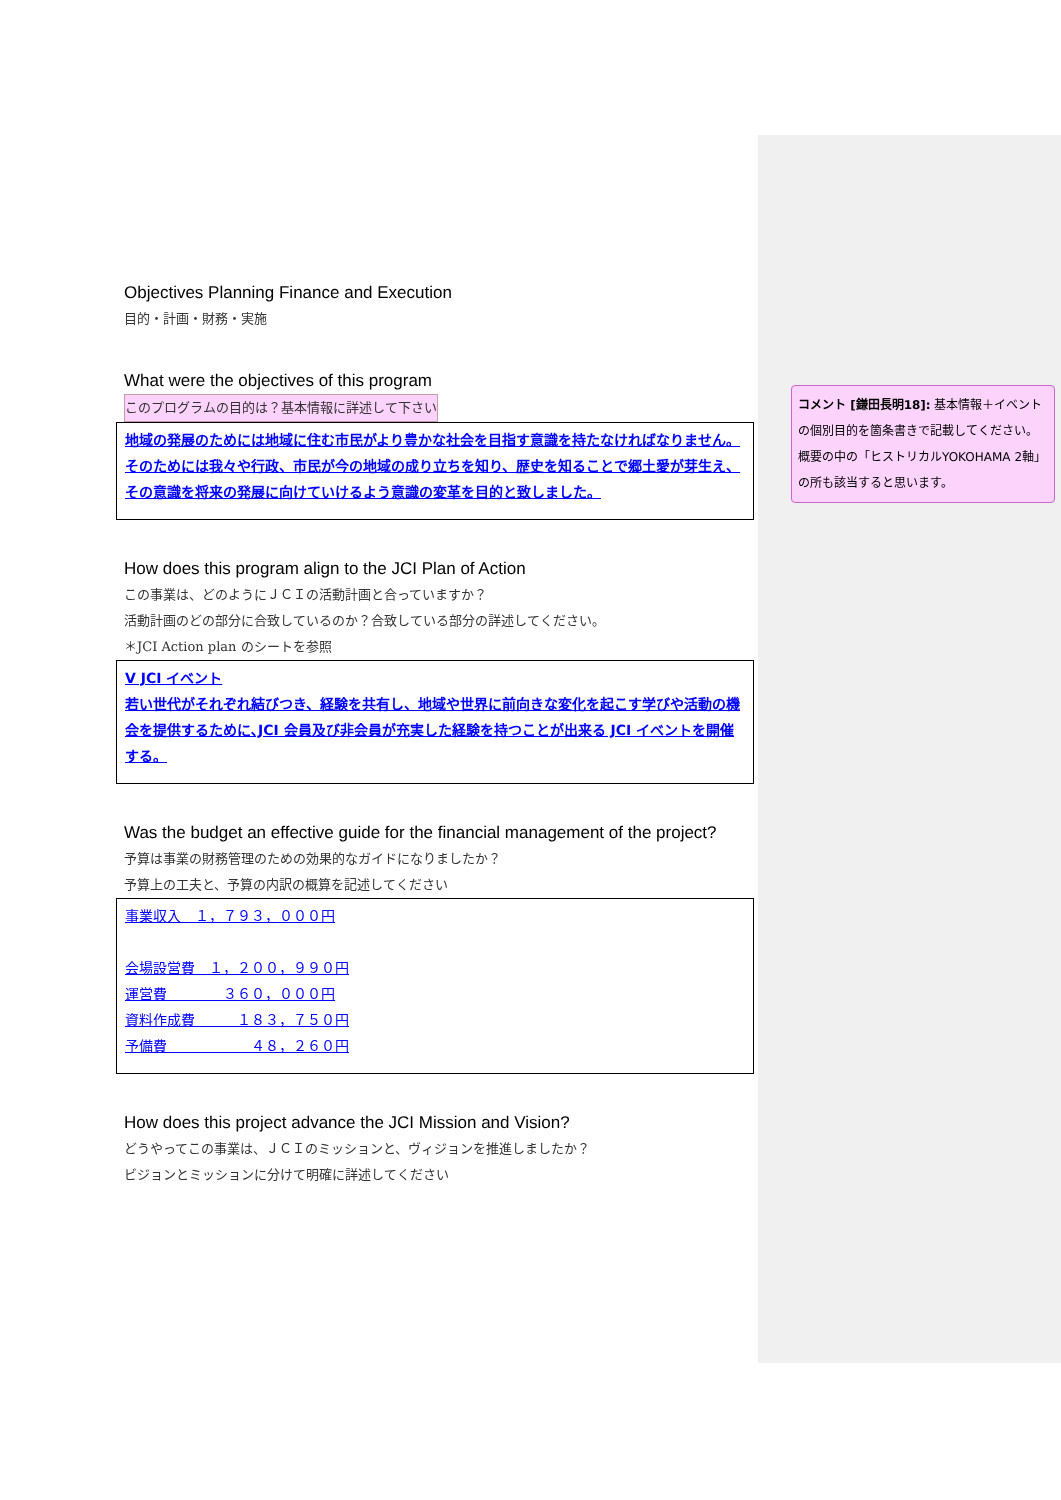Objectives Planning Finance and Execution
目的・計画・財務・実施
What were the objectives of this program
このプログラムの目的は？基本情報に詳述して下さい
地域の発展のためには地域に住む市民がより豊かな社会を目指す意識を持たなければなりません。
そのためには我々や行政、市民が今の地域の成り立ちを知り、歴史を知ることで郷土愛が芽生え、その意識を将来の発展に向けていけるよう意識の変革を目的と致しました。
How does this program align to the JCI Plan of Action
この事業は、どのようにＪＣＩの活動計画と合っていますか？
活動計画のどの部分に合致しているのか？合致している部分の詳述してください。
＊JCI Action plan のシートを参照
Ⅴ JCI イベント
若い世代がそれぞれ結びつき、経験を共有し、地域や世界に前向きな変化を起こす学びや活動の機会を提供するために､JCI 会員及び非会員が充実した経験を持つことが出来る JCI イベントを開催する。
Was the budget an effective guide for the financial management of the project?
予算は事業の財務管理のための効果的なガイドになりましたか？
予算上の工夫と、予算の内訳の概算を記述してください
事業収入　１，７９３，０００円
会場設営費　１，２００，９９０円
運営費　　　　３６０，０００円
資料作成費　　　１８３，７５０円
予備費　　　　　　４８，２６０円
How does this project advance the JCI Mission and Vision?
どうやってこの事業は、ＪＣＩのミッションと、ヴィジョンを推進しましたか？
ビジョンとミッションに分けて明確に詳述してください
コメント [鎌田長明18]: 基本情報＋イベントの個別目的を箇条書きで記載してください。概要の中の「ヒストリカルYOKOHAMA 2軸」の所も該当すると思います。